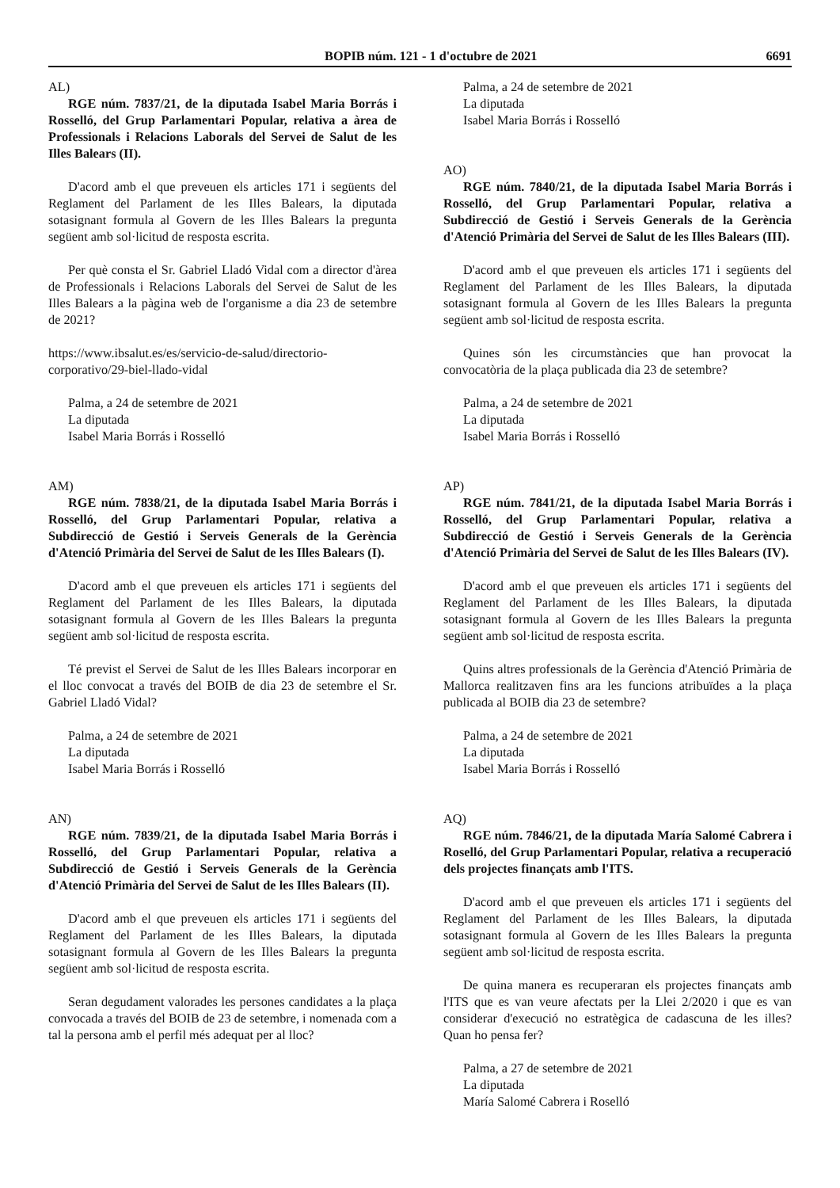BOPIB núm. 121 - 1 d'octubre de 2021 6691
AL)
RGE núm. 7837/21, de la diputada Isabel Maria Borrás i Rosselló, del Grup Parlamentari Popular, relativa a àrea de Professionals i Relacions Laborals del Servei de Salut de les Illes Balears (II).
D'acord amb el que preveuen els articles 171 i següents del Reglament del Parlament de les Illes Balears, la diputada sotasignant formula al Govern de les Illes Balears la pregunta següent amb sol·licitud de resposta escrita.
Per què consta el Sr. Gabriel Lladó Vidal com a director d'àrea de Professionals i Relacions Laborals del Servei de Salut de les Illes Balears a la pàgina web de l'organisme a dia 23 de setembre de 2021?
https://www.ibsalut.es/es/servicio-de-salud/directorio-corporativo/29-biel-llado-vidal
Palma, a 24 de setembre de 2021
La diputada
Isabel Maria Borrás i Rosselló
AM)
RGE núm. 7838/21, de la diputada Isabel Maria Borrás i Rosselló, del Grup Parlamentari Popular, relativa a Subdirecció de Gestió i Serveis Generals de la Gerència d'Atenció Primària del Servei de Salut de les Illes Balears (I).
D'acord amb el que preveuen els articles 171 i següents del Reglament del Parlament de les Illes Balears, la diputada sotasignant formula al Govern de les Illes Balears la pregunta següent amb sol·licitud de resposta escrita.
Té previst el Servei de Salut de les Illes Balears incorporar en el lloc convocat a través del BOIB de dia 23 de setembre el Sr. Gabriel Lladó Vidal?
Palma, a 24 de setembre de 2021
La diputada
Isabel Maria Borrás i Rosselló
AN)
RGE núm. 7839/21, de la diputada Isabel Maria Borrás i Rosselló, del Grup Parlamentari Popular, relativa a Subdirecció de Gestió i Serveis Generals de la Gerència d'Atenció Primària del Servei de Salut de les Illes Balears (II).
D'acord amb el que preveuen els articles 171 i següents del Reglament del Parlament de les Illes Balears, la diputada sotasignant formula al Govern de les Illes Balears la pregunta següent amb sol·licitud de resposta escrita.
Seran degudament valorades les persones candidates a la plaça convocada a través del BOIB de 23 de setembre, i nomenada com a tal la persona amb el perfil més adequat per al lloc?
Palma, a 24 de setembre de 2021
La diputada
Isabel Maria Borrás i Rosselló
AO)
RGE núm. 7840/21, de la diputada Isabel Maria Borrás i Rosselló, del Grup Parlamentari Popular, relativa a Subdirecció de Gestió i Serveis Generals de la Gerència d'Atenció Primària del Servei de Salut de les Illes Balears (III).
D'acord amb el que preveuen els articles 171 i següents del Reglament del Parlament de les Illes Balears, la diputada sotasignant formula al Govern de les Illes Balears la pregunta següent amb sol·licitud de resposta escrita.
Quines són les circumstàncies que han provocat la convocatòria de la plaça publicada dia 23 de setembre?
Palma, a 24 de setembre de 2021
La diputada
Isabel Maria Borrás i Rosselló
AP)
RGE núm. 7841/21, de la diputada Isabel Maria Borrás i Rosselló, del Grup Parlamentari Popular, relativa a Subdirecció de Gestió i Serveis Generals de la Gerència d'Atenció Primària del Servei de Salut de les Illes Balears (IV).
D'acord amb el que preveuen els articles 171 i següents del Reglament del Parlament de les Illes Balears, la diputada sotasignant formula al Govern de les Illes Balears la pregunta següent amb sol·licitud de resposta escrita.
Quins altres professionals de la Gerència d'Atenció Primària de Mallorca realitzaven fins ara les funcions atribuïdes a la plaça publicada al BOIB dia 23 de setembre?
Palma, a 24 de setembre de 2021
La diputada
Isabel Maria Borrás i Rosselló
AQ)
RGE núm. 7846/21, de la diputada María Salomé Cabrera i Roselló, del Grup Parlamentari Popular, relativa a recuperació dels projectes finançats amb l'ITS.
D'acord amb el que preveuen els articles 171 i següents del Reglament del Parlament de les Illes Balears, la diputada sotasignant formula al Govern de les Illes Balears la pregunta següent amb sol·licitud de resposta escrita.
De quina manera es recuperaran els projectes finançats amb l'ITS que es van veure afectats per la Llei 2/2020 i que es van considerar d'execució no estratègica de cadascuna de les illes? Quan ho pensa fer?
Palma, a 27 de setembre de 2021
La diputada
María Salomé Cabrera i Roselló